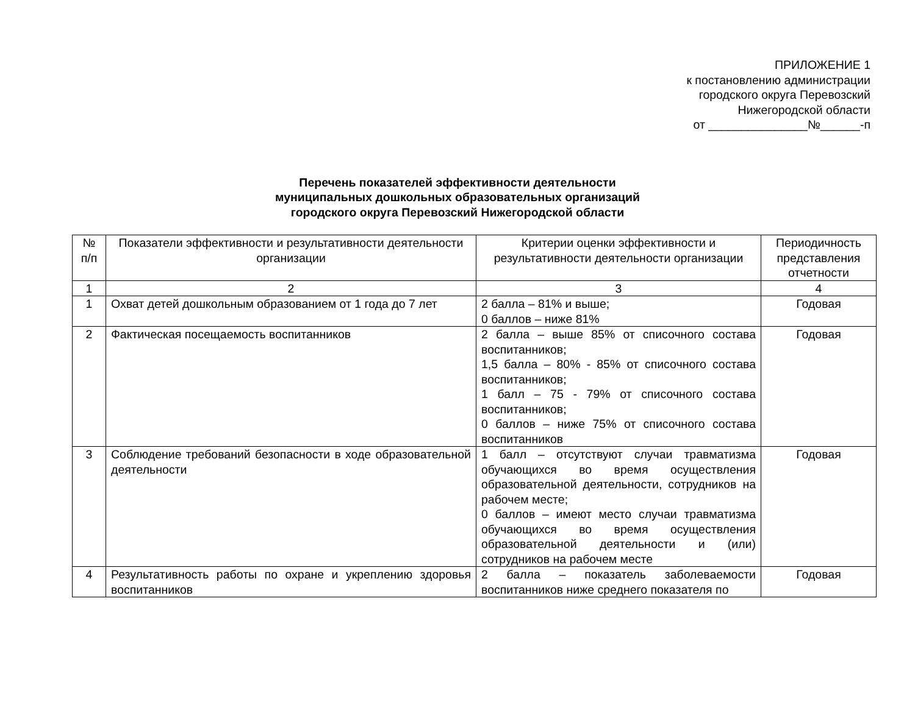ПРИЛОЖЕНИЕ 1
к постановлению администрации
городского округа Перевозский
Нижегородской области
от _______________№______-п
Перечень показателей эффективности деятельности
муниципальных дошкольных образовательных организаций
городского округа Перевозский Нижегородской области
| № п/п | Показатели эффективности и результативности деятельности организации | Критерии оценки эффективности и результативности деятельности организации | Периодичность представления отчетности |
| 1 | 2 | 3 | 4 |
| 1 | Охват детей дошкольным образованием от 1 года до 7 лет | 2 балла – 81% и выше; 0 баллов – ниже 81% | Годовая |
| 2 | Фактическая посещаемость воспитанников | 2 балла – выше 85% от списочного состава воспитанников; 1,5 балла – 80% - 85% от списочного состава воспитанников; 1 балл – 75 - 79% от списочного состава воспитанников; 0 баллов – ниже 75% от списочного состава воспитанников | Годовая |
| 3 | Соблюдение требований безопасности в ходе образовательной деятельности | 1 балл – отсутствуют случаи травматизма обучающихся во время осуществления образовательной деятельности, сотрудников на рабочем месте; 0 баллов – имеют место случаи травматизма обучающихся во время осуществления образовательной деятельности и (или) сотрудников на рабочем месте | Годовая |
| 4 | Результативность работы по охране и укреплению здоровья воспитанников | 2 балла – показатель заболеваемости воспитанников ниже среднего показателя по | Годовая |